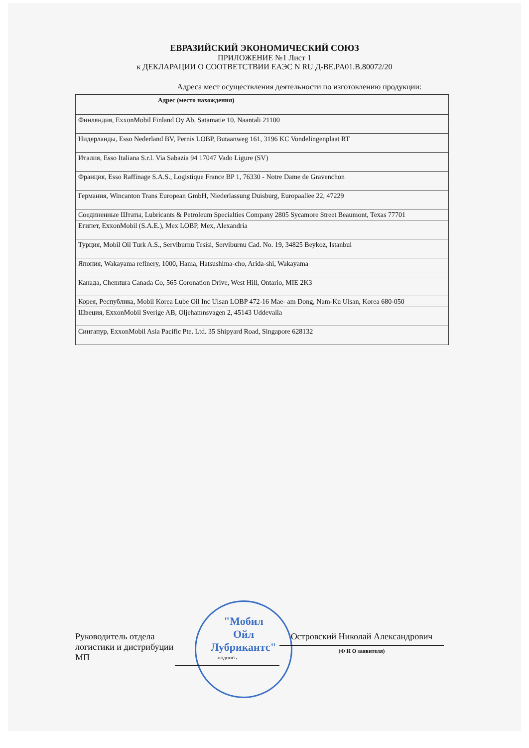ЕВРАЗИЙСКИЙ ЭКОНОМИЧЕСКИЙ СОЮЗ
ПРИЛОЖЕНИЕ №1 Лист 1
к ДЕКЛАРАЦИИ О СООТВЕТСТВИИ ЕАЭС N RU Д-BE.PA01.B.80072/20
Адреса мест осуществления деятельности по изготовлению продукции:
| Адрес (место нахождения) |
| --- |
| Финляндия, ExxonMobil Finland Oy Ab, Satamatie 10, Naantali 21100 |
| Нидерланды, Esso Nederland BV, Pernis LOBP, Butaanweg 161, 3196 KC Vondelingenplaat RT |
| Италия, Esso Italiana S.r.l. Via Sabazia 94 17047 Vado Ligure (SV) |
| Франция, Esso Raffinage S.A.S., Logistique France BP 1, 76330 - Notre Dame de Gravenchon |
| Германия, Wincanton Trans European GmbH, Niederlassung Duisburg, Europaallee 22, 47229 |
| Соединенные Штаты, Lubricants & Petroleum Specialties Company 2805 Sycamore Street Beaumont, Texas 77701 |
| Египет, ExxonMobil (S.A.E.), Mex LOBP, Mex, Alexandria |
| Турция, Mobil Oil Turk A.S., Serviburnu Tesisi, Serviburnu Cad. No. 19, 34825 Beykoz, Istanbul |
| Япония, Wakayama refinery, 1000, Hama, Hatsushima-cho, Arida-shi, Wakayama |
| Канада, Chemtura Canada Co, 565 Coronation Drive, West Hill, Ontario, MIE 2K3 |
| Корея, Республика, Mobil Korea Lube Oil Inc Ulsan LOBP 472-16 Mae- am Dong, Nam-Ku Ulsan, Korea 680-050 |
| Швеция, ExxonMobil Sverige AB, Oljehamnsvagen 2, 45143 Uddevalla |
| Сингапур, ExxonMobil Asia Pacific Pte. Ltd. 35 Shipyard Road, Singapore 628132 |
"Мобил
Ойл
Лубрикантс"
Руководитель отдела логистики и дистрибуции
МП
подпись
Островский Николай Александрович
(Ф И О заявителя)